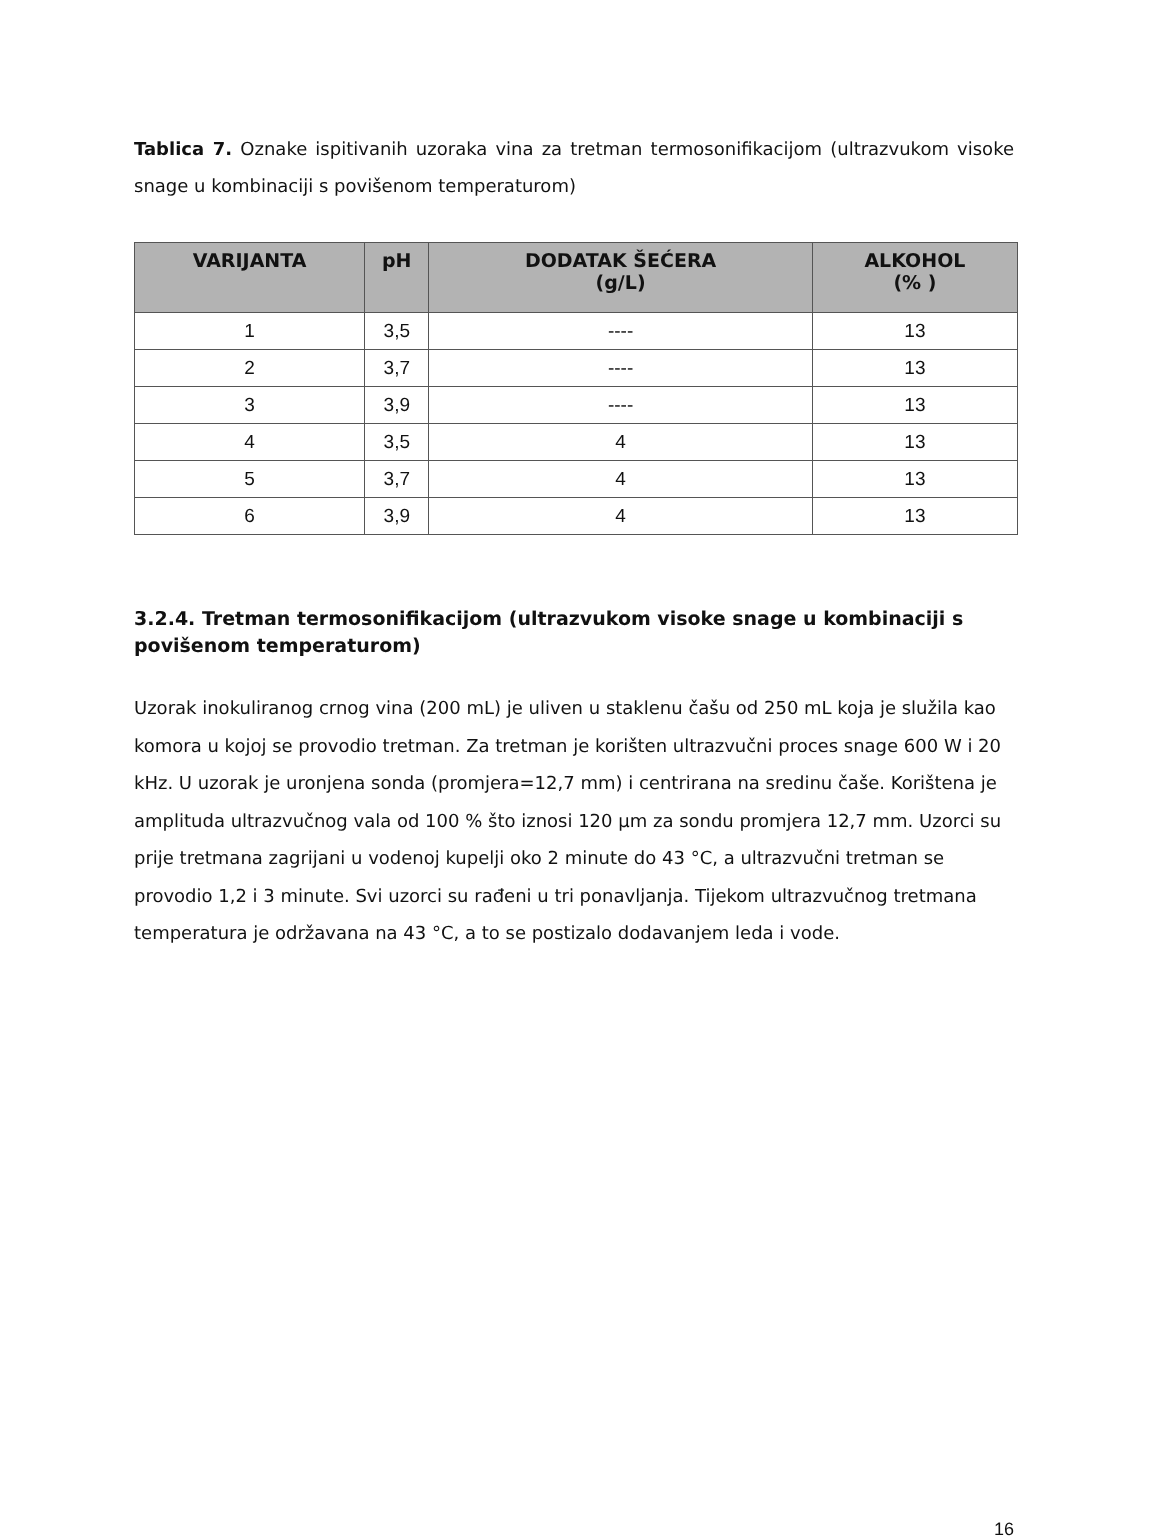Tablica 7. Oznake ispitivanih uzoraka vina za tretman termosonifikacijom (ultrazvukom visoke snage u kombinaciji s povišenom temperaturom)
| VARIJANTA | pH | DODATAK ŠEĆERA (g/L) | ALKOHOL (% ) |
| --- | --- | --- | --- |
| 1 | 3,5 | ---- | 13 |
| 2 | 3,7 | ---- | 13 |
| 3 | 3,9 | ---- | 13 |
| 4 | 3,5 | 4 | 13 |
| 5 | 3,7 | 4 | 13 |
| 6 | 3,9 | 4 | 13 |
3.2.4. Tretman termosonifikacijom (ultrazvukom visoke snage u kombinaciji s povišenom temperaturom)
Uzorak inokuliranog crnog vina (200 mL) je uliven u staklenu čašu od 250 mL koja je služila kao komora u kojoj se provodio tretman. Za tretman je korišten ultrazvučni proces snage 600 W i 20 kHz. U uzorak je uronjena sonda (promjera=12,7 mm) i centrirana na sredinu čaše. Korištena je amplituda ultrazvučnog vala od 100 % što iznosi 120 μm za sondu promjera 12,7 mm. Uzorci su prije tretmana zagrijani u vodenoj kupelji oko 2 minute do 43 °C, a ultrazvučni tretman se provodio 1,2 i 3 minute. Svi uzorci su rađeni u tri ponavljanja. Tijekom ultrazvučnog tretmana temperatura je održavana na 43 °C, a to se postizalo dodavanjem leda i vode.
16